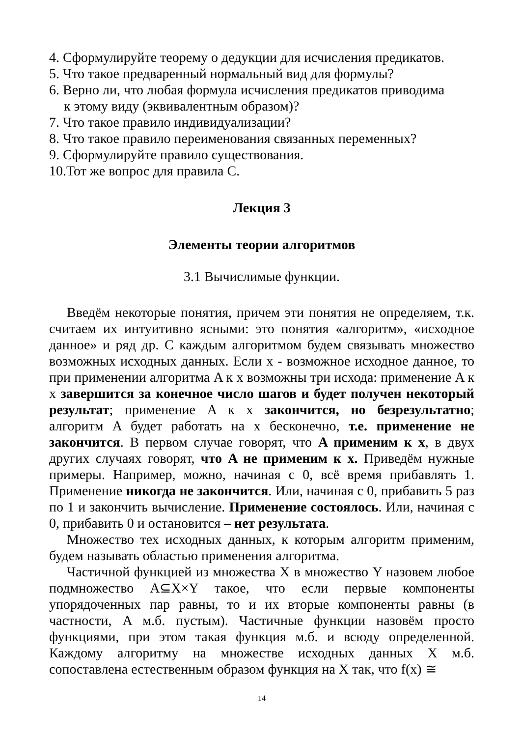4. Сформулируйте теорему о дедукции для исчисления предикатов.
5. Что такое предваренный нормальный вид для формулы?
6. Верно ли, что любая формула исчисления предикатов приводима
к этому виду (эквивалентным образом)?
7. Что такое правило индивидуализации?
8. Что такое правило переименования связанных переменных?
9. Сформулируйте правило существования.
10.Тот же вопрос для правила С.
Лекция 3
Элементы теории алгоритмов
3.1 Вычислимые функции.
Введём некоторые понятия, причем эти понятия не определяем, т.к. считаем их интуитивно ясными: это понятия «алгоритм», «исходное данное» и ряд др. С каждым алгоритмом будем связывать множество возможных исходных данных. Если x - возможное исходное данное, то при применении алгоритма A к x возможны три исхода: применение A к x завершится за конечное число шагов и будет получен некоторый результат; применение A к x закончится, но безрезультатно; алгоритм A будет работать на x бесконечно, т.е. применение не закончится. В первом случае говорят, что A применим к x, в двух других случаях говорят, что A не применим к x. Приведём нужные примеры. Например, можно, начиная с 0, всё время прибавлять 1. Применение никогда не закончится. Или, начиная с 0, прибавить 5 раз по 1 и закончить вычисление. Применение состоялось. Или, начиная с 0, прибавить 0 и остановится – нет результата.
Множество тех исходных данных, к которым алгоритм применим, будем называть областью применения алгоритма.
Частичной функцией из множества X в множество Y назовем любое подмножество A⊆X×Y такое, что если первые компоненты упорядоченных пар равны, то и их вторые компоненты равны (в частности, A м.б. пустым). Частичные функции назовём просто функциями, при этом такая функция м.б. и всюду определенной. Каждому алгоритму на множестве исходных данных X м.б. сопоставлена естественным образом функция на X так, что f(x) ≅
14